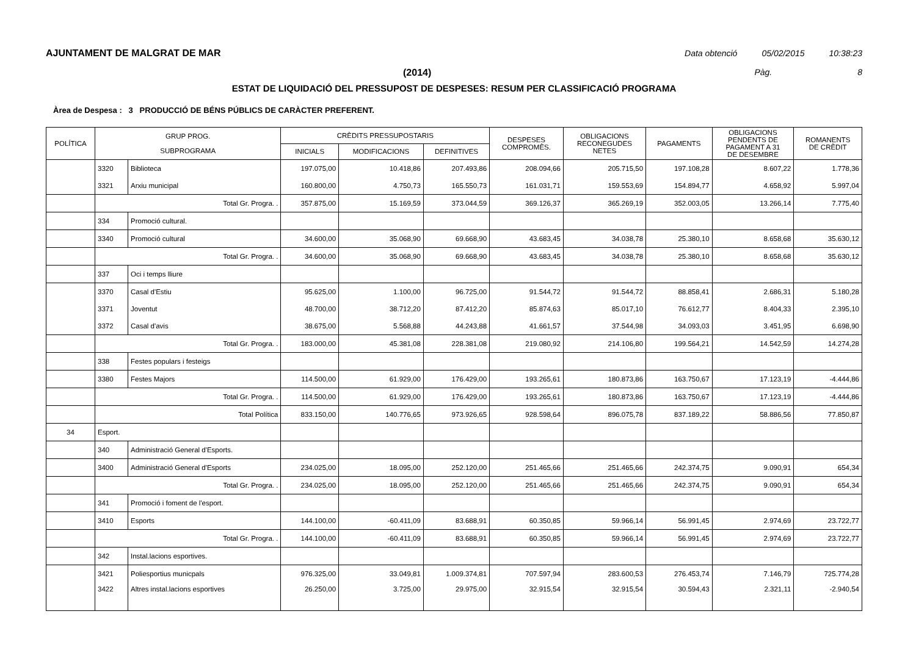AJUNTAMENT DE MALGRAT DE MAR Data obtenció 05/02/2015 10:38:23
(2014) Pàg. 8
ESTAT DE LIQUIDACIÓ DEL PRESSUPOST DE DESPESES: RESUM PER CLASSIFICACIÓ PROGRAMA
Àrea de Despesa : 3 PRODUCCIÓ DE BÉNS PÚBLICS DE CARÀCTER PREFERENT.
| POLÍTICA | GRUP PROG. SUBPROGRAMA | | CRÈDITS PRESSUPOSTARIS | | | DESPESES COMPROMÈS. | OBLIGACIONS RECONEGUDES NETES | PAGAMENTS | OBLIGACIONS PENDENTS DE PAGAMENT A 31 DE DESEMBRE | ROMANENTS DE CRÈDIT |
| --- | --- | --- | --- | --- | --- | --- | --- | --- | --- | --- |
| | | | INICIALS | MODIFICACIONS | DEFINITIVES | | | | | |
| | 3320 | Biblioteca | 197.075,00 | 10.418,86 | 207.493,86 | 208.094,66 | 205.715,50 | 197.108,28 | 8.607,22 | 1.778,36 |
| | 3321 | Arxiu municipal | 160.800,00 | 4.750,73 | 165.550,73 | 161.031,71 | 159.553,69 | 154.894,77 | 4.658,92 | 5.997,04 |
| | Total Gr. Progra. . | | 357.875,00 | 15.169,59 | 373.044,59 | 369.126,37 | 365.269,19 | 352.003,05 | 13.266,14 | 7.775,40 |
| | 334 | Promoció cultural. | | | | | | | | |
| | 3340 | Promoció cultural | 34.600,00 | 35.068,90 | 69.668,90 | 43.683,45 | 34.038,78 | 25.380,10 | 8.658,68 | 35.630,12 |
| | Total Gr. Progra. . | | 34.600,00 | 35.068,90 | 69.668,90 | 43.683,45 | 34.038,78 | 25.380,10 | 8.658,68 | 35.630,12 |
| | 337 | Oci i temps lliure | | | | | | | | |
| | 3370 | Casal d'Estiu | 95.625,00 | 1.100,00 | 96.725,00 | 91.544,72 | 91.544,72 | 88.858,41 | 2.686,31 | 5.180,28 |
| | 3371 | Joventut | 48.700,00 | 38.712,20 | 87.412,20 | 85.874,63 | 85.017,10 | 76.612,77 | 8.404,33 | 2.395,10 |
| | 3372 | Casal d'avis | 38.675,00 | 5.568,88 | 44.243,88 | 41.661,57 | 37.544,98 | 34.093,03 | 3.451,95 | 6.698,90 |
| | Total Gr. Progra. . | | 183.000,00 | 45.381,08 | 228.381,08 | 219.080,92 | 214.106,80 | 199.564,21 | 14.542,59 | 14.274,28 |
| | 338 | Festes populars i festeigs | | | | | | | | |
| | 3380 | Festes Majors | 114.500,00 | 61.929,00 | 176.429,00 | 193.265,61 | 180.873,86 | 163.750,67 | 17.123,19 | -4.444,86 |
| | Total Gr. Progra. . | | 114.500,00 | 61.929,00 | 176.429,00 | 193.265,61 | 180.873,86 | 163.750,67 | 17.123,19 | -4.444,86 |
| | Total Política | | 833.150,00 | 140.776,65 | 973.926,65 | 928.598,64 | 896.075,78 | 837.189,22 | 58.886,56 | 77.850,87 |
| 34 | Esport. | | | | | | | | | |
| | 340 | Administració General d'Esports. | | | | | | | | |
| | 3400 | Administració General d'Esports | 234.025,00 | 18.095,00 | 252.120,00 | 251.465,66 | 251.465,66 | 242.374,75 | 9.090,91 | 654,34 |
| | Total Gr. Progra. . | | 234.025,00 | 18.095,00 | 252.120,00 | 251.465,66 | 251.465,66 | 242.374,75 | 9.090,91 | 654,34 |
| | 341 | Promoció i foment de l'esport. | | | | | | | | |
| | 3410 | Esports | 144.100,00 | -60.411,09 | 83.688,91 | 60.350,85 | 59.966,14 | 56.991,45 | 2.974,69 | 23.722,77 |
| | Total Gr. Progra. . | | 144.100,00 | -60.411,09 | 83.688,91 | 60.350,85 | 59.966,14 | 56.991,45 | 2.974,69 | 23.722,77 |
| | 342 | Instal.lacions esportives. | | | | | | | | |
| | 3421 | Poliesportius municpals | 976.325,00 | 33.049,81 | 1.009.374,81 | 707.597,94 | 283.600,53 | 276.453,74 | 7.146,79 | 725.774,28 |
| | 3422 | Altres instal.lacions esportives | 26.250,00 | 3.725,00 | 29.975,00 | 32.915,54 | 32.915,54 | 30.594,43 | 2.321,11 | -2.940,54 |